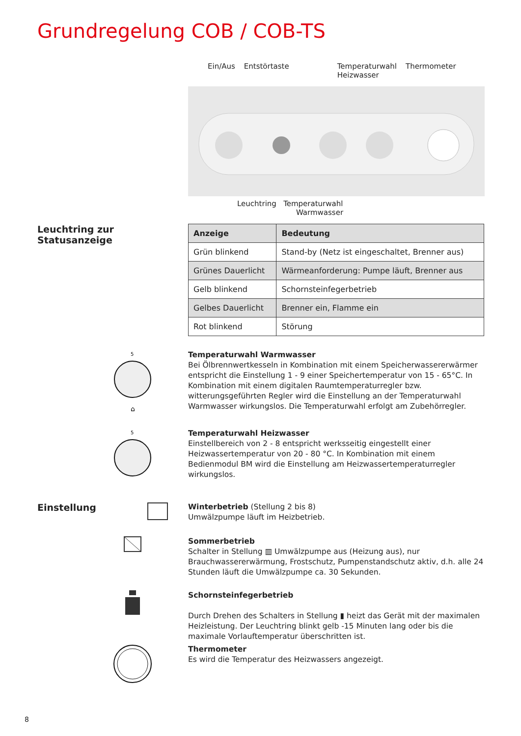Grundregelung COB / COB-TS
Ein/Aus Entstörtaste Temperaturwahl
Heizwasser Thermometer
Leuchtring Temperaturwahl
Warmwasser
Leuchtring zur
Statusanzeige
| Anzeige | Bedeutung |
| --- | --- |
| Grün blinkend | Stand-by (Netz ist eingeschaltet, Brenner aus) |
| Grünes Dauerlicht | Wärmeanforderung: Pumpe läuft, Brenner aus |
| Gelb blinkend | Schornsteinfegerbetrieb |
| Gelbes Dauerlicht | Brenner ein, Flamme ein |
| Rot blinkend | Störung |
5
⌂
Temperaturwahl Warmwasser
Bei Ölbrennwertkesseln in Kombination mit einem Speicherwassererwärmer entspricht die Einstellung 1 - 9 einer Speichertemperatur von 15 - 65°C. In Kombination mit einem digitalen Raumtemperaturregler bzw. witterungsgeführten Regler wird die Einstellung an der Temperaturwahl Warmwasser wirkungslos. Die Temperaturwahl erfolgt am Zubehörregler.
5
Temperaturwahl Heizwasser
Einstellbereich von 2 - 8 entspricht werksseitig eingestellt einer Heizwassertemperatur von 20 - 80 °C. In Kombination mit einem Bedienmodul BM wird die Einstellung am Heizwassertemperaturregler wirkungslos.
Einstellung
Winterbetrieb (Stellung 2 bis 8)
Umwälzpumpe läuft im Heizbetrieb.
Sommerbetrieb
Schalter in Stellung ▥ Umwälzpumpe aus (Heizung aus), nur Brauchwassererwärmung, Frostschutz, Pumpenstandschutz aktiv, d.h. alle 24 Stunden läuft die Umwälzpumpe ca. 30 Sekunden.
Schornsteinfegerbetrieb
Durch Drehen des Schalters in Stellung ▮ heizt das Gerät mit der maximalen Heizleistung. Der Leuchtring blinkt gelb -15 Minuten lang oder bis die maximale Vorlauftemperatur überschritten ist.
Thermometer
Es wird die Temperatur des Heizwassers angezeigt.
8